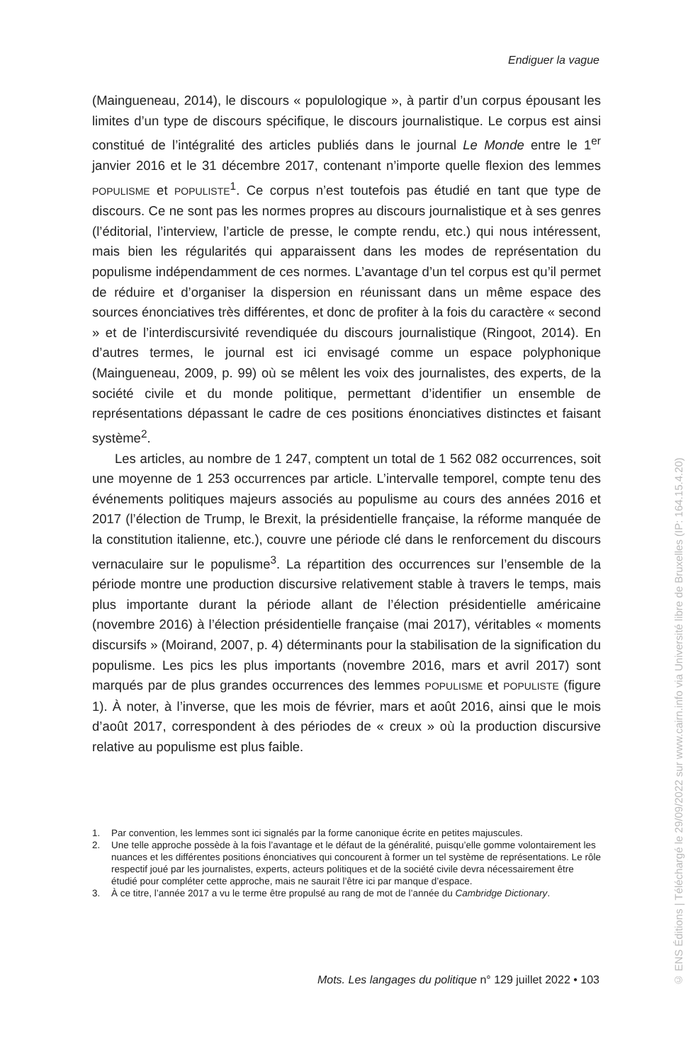Endiguer la vague
(Maingueneau, 2014), le discours « populologique », à partir d’un corpus épousant les limites d’un type de discours spécifique, le discours journalistique. Le corpus est ainsi constitué de l’intégralité des articles publiés dans le journal Le Monde entre le 1<sup>er</sup> janvier 2016 et le 31 décembre 2017, contenant n’importe quelle flexion des lemmes POPULISME et POPULISTE<sup>1</sup>. Ce corpus n’est toutefois pas étudié en tant que type de discours. Ce ne sont pas les normes propres au discours journalistique et à ses genres (l’éditorial, l’interview, l’article de presse, le compte rendu, etc.) qui nous intéressent, mais bien les régularités qui apparaissent dans les modes de représentation du populisme indépendamment de ces normes. L’avantage d’un tel corpus est qu’il permet de réduire et d’organiser la dispersion en réunissant dans un même espace des sources énonciatives très différentes, et donc de profiter à la fois du caractère « second » et de l’interdiscursivité revendiquée du discours journalistique (Ringoot, 2014). En d’autres termes, le journal est ici envisagé comme un espace polyphonique (Maingueneau, 2009, p. 99) où se mêlent les voix des journalistes, des experts, de la société civile et du monde politique, permettant d’identifier un ensemble de représentations dépassant le cadre de ces positions énonciatives distinctes et faisant système<sup>2</sup>.
Les articles, au nombre de 1 247, comptent un total de 1 562 082 occurrences, soit une moyenne de 1 253 occurrences par article. L’intervalle temporel, compte tenu des événements politiques majeurs associés au populisme au cours des années 2016 et 2017 (l’élection de Trump, le Brexit, la présidentielle française, la réforme manquée de la constitution italienne, etc.), couvre une période clé dans le renforcement du discours vernaculaire sur le populisme<sup>3</sup>. La répartition des occurrences sur l’ensemble de la période montre une production discursive relativement stable à travers le temps, mais plus importante durant la période allant de l’élection présidentielle américaine (novembre 2016) à l’élection présidentielle française (mai 2017), véritables « moments discursifs » (Moirand, 2007, p. 4) déterminants pour la stabilisation de la signification du populisme. Les pics les plus importants (novembre 2016, mars et avril 2017) sont marqués par de plus grandes occurrences des lemmes POPULISME et POPULISTE (figure 1). À noter, à l’inverse, que les mois de février, mars et août 2016, ainsi que le mois d’août 2017, correspondent à des périodes de « creux » où la production discursive relative au populisme est plus faible.
1. Par convention, les lemmes sont ici signalés par la forme canonique écrite en petites majuscules.
2. Une telle approche possède à la fois l’avantage et le défaut de la généralité, puisqu’elle gomme volontairement les nuances et les différentes positions énonciatives qui concourent à former un tel système de représentations. Le rôle respectif joué par les journalistes, experts, acteurs politiques et de la société civile devra nécessairement être étudié pour compléter cette approche, mais ne saurait l’être ici par manque d’espace.
3. À ce titre, l’année 2017 a vu le terme être propulsé au rang de mot de l’année du Cambridge Dictionary.
Mots. Les langages du politique n° 129 juillet 2022 • 103
© ENS Éditions | Téléchargé le 29/09/2022 sur www.cairn.info via Université libre de Bruxelles (IP: 164.15.4.20)